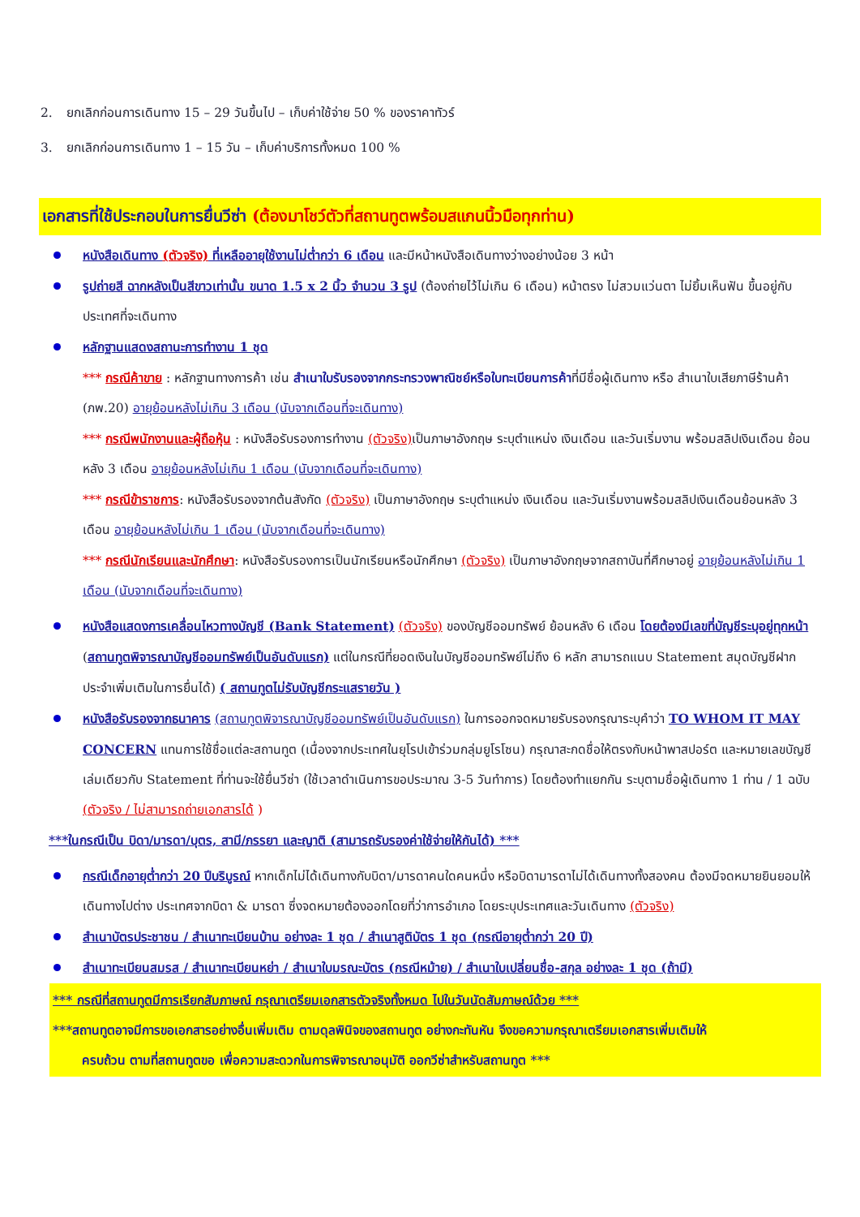2. ยกเลิกก่อนการเดินทาง 15 – 29 วันขึ้นไป – เก็บค่าใช้จ่าย 50 % ของราคาทัวร์
3. ยกเลิกก่อนการเดินทาง 1 – 15 วัน – เก็บค่าบริการทั้งหมด 100 %
เอกสารที่ใช้ประกอบในการยื่นวีซ่า (ต้องมาโชว์ตัวที่สถานทูตพร้อมสแกนนิ้วมือทุกท่าน)
หนังสือเดินทาง (ตัวจริง) ที่เหลืออายุใช้งานไม่ต่ำกว่า 6 เดือน และมีหน้าหนังสือเดินทางว่างอย่างน้อย 3 หน้า
รูปถ่ายสี ฉากหลังเป็นสีขาวเท่านั้น ขนาด 1.5 x 2 นิ้ว จำนวน 3 รูป (ต้องถ่ายไว้ไม่เกิน 6 เดือน) หน้าตรง ไม่สวมแว่นตา ไม่ยิ้มเห็นฟัน ขึ้นอยู่กับประเทศที่จะเดินทาง
หลักฐานแสดงสถานะการทำงาน 1 ชุด
*** กรณีค้าขาย : หลักฐานทางการค้า เช่น สำเนาใบรับรองจากกระทรวงพาณิชย์หรือใบทะเบียนการค้าที่มีชื่อผู้เดินทาง หรือ สำเนาใบเสียภาษีร้านค้า (ภพ.20) อายุย้อนหลังไม่เกิน 3 เดือน (นับจากเดือนที่จะเดินทาง)
*** กรณีพนักงานและผู้ถือหุ้น : หนังสือรับรองการทำงาน (ตัวจริง) เป็นภาษาอังกฤษ ระบุตำแหน่ง เงินเดือน และวันเริ่มงาน พร้อมสลิปเงินเดือน ย้อนหลัง 3 เดือน อายุย้อนหลังไม่เกิน 1 เดือน (นับจากเดือนที่จะเดินทาง)
*** กรณีข้าราชการ: หนังสือรับรองจากต้นสังกัด (ตัวจริง) เป็นภาษาอังกฤษ ระบุตำแหน่ง เงินเดือน และวันเริ่มงานพร้อมสลิปเงินเดือนย้อนหลัง 3 เดือน อายุย้อนหลังไม่เกิน 1 เดือน (นับจากเดือนที่จะเดินทาง)
*** กรณีนักเรียนและนักศึกษา: หนังสือรับรองการเป็นนักเรียนหรือนักศึกษา (ตัวจริง) เป็นภาษาอังกฤษจากสถาบันที่ศึกษาอยู่ อายุย้อนหลังไม่เกิน 1 เดือน (นับจากเดือนที่จะเดินทาง)
หนังสือแสดงการเคลื่อนไหวทางบัญชี (Bank Statement) (ตัวจริง) ของบัญชีออมทรัพย์ ย้อนหลัง 6 เดือน โดยต้องมีเลขที่บัญชีระบุอยู่ทุกหน้า (สถานทูตพิจารณาบัญชีออมทรัพย์เป็นอันดับแรก) แต่ในกรณีที่ยอดเงินในบัญชีออมทรัพย์ไม่ถึง 6 หลัก สามารถแนบ Statement สมุดบัญชีฝากประจำเพิ่มเติมในการยื่นได้) ( สถานทูตไม่รับบัญชีกระแสรายวัน )
หนังสือรับรองจากธนาคาร (สถานทูตพิจารณาบัญชีออมทรัพย์เป็นอันดับแรก) ในการออกจดหมายรับรองกรุณาระบุคำว่า TO WHOM IT MAY CONCERN แทนการใช้ชื่อแต่ละสถานทูต (เนื่องจากประเทศในยุโรปเข้าร่วมกลุ่มยูโรโซน) กรุณาสะกดชื่อให้ตรงกับหน้าพาสปอร์ต และหมายเลขบัญชีเล่มเดียวกับ Statement ที่ท่านจะใช้ยื่นวีซ่า (ใช้เวลาดำเนินการขอประมาณ 3-5 วันทำการ) โดยต้องทำแยกกัน ระบุตามชื่อผู้เดินทาง 1 ท่าน / 1 ฉบับ (ตัวจริง / ไม่สามารถถ่ายเอกสารได้ )
***ในกรณีเป็น บิดา/มารดา/บุตร, สามี/ภรรยา และญาติ (สามารถรับรองค่าใช้จ่ายให้กันได้) ***
กรณีเด็กอายุต่ำกว่า 20 ปีบริบูรณ์ หากเด็กไม่ได้เดินทางกับบิดา/มารดาคนใดคนหนึ่ง หรือบิดามารดาไม่ได้เดินทางทั้งสองคน ต้องมีจดหมายยินยอมให้เดินทางไปต่าง ประเทศจากบิดา & มารดา ซึ่งจดหมายต้องออกโดยที่ว่าการอำเภอ โดยระบุประเทศและวันเดินทาง (ตัวจริง)
สำเนาบัตรประชาชน / สำเนาทะเบียนบ้าน อย่างละ 1 ชุด / สำเนาสูติบัตร 1 ชุด (กรณีอายุต่ำกว่า 20 ปี)
สำเนาทะเบียนสมรส / สำเนาทะเบียนหย่า / สำเนาใบมรณะบัตร (กรณีหม้าย) / สำเนาใบเปลี่ยนชื่อ-สกุล อย่างละ 1 ชุด (ถ้ามี)
*** กรณีที่สถานทูตมีการเรียกสัมภาษณ์ กรุณาเตรียมเอกสารตัวจริงทั้งหมด ไปในวันนัดสัมภาษณ์ด้วย ***
***สถานทูตอาจมีการขอเอกสารอย่างอื่นเพิ่มเติม ตามดุลพินิจของสถานทูต อย่างกะทันหัน จึงขอความกรุณาเตรียมเอกสารเพิ่มเติมให้
ครบถ้วน ตามที่สถานทูตขอ เพื่อความสะดวกในการพิจารณาอนุมัติ ออกวีซ่าสำหรับสถานทูต ***